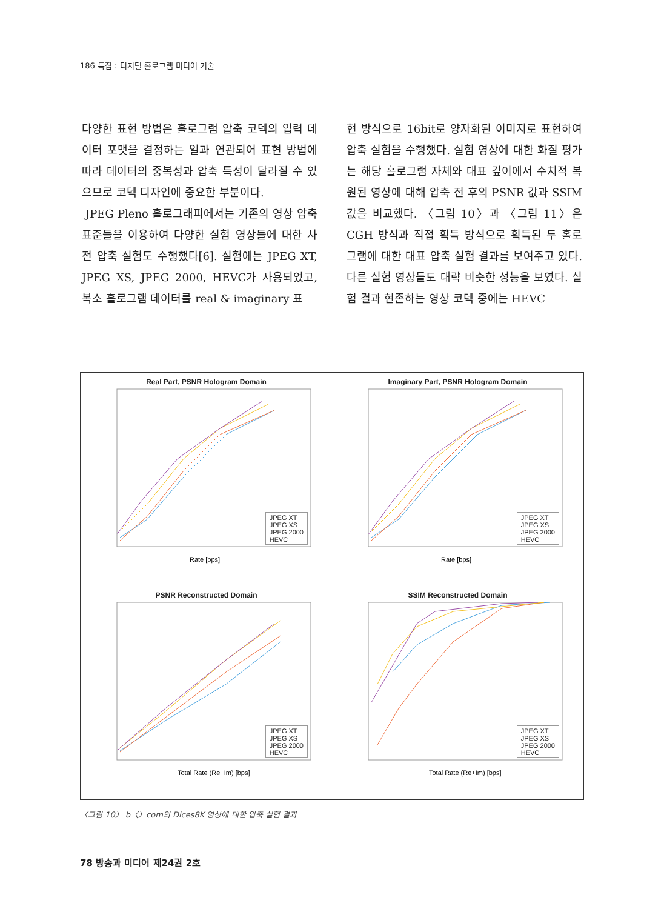186 특집 : 디지털 홀로그램 미디어 기술
다양한 표현 방법은 홀로그램 압축 코덱의 입력 데이터 포맷을 결정하는 일과 연관되어 표현 방법에 따라 데이터의 중복성과 압축 특성이 달라질 수 있으므로 코덱 디자인에 중요한 부분이다.
JPEG Pleno 홀로그래피에서는 기존의 영상 압축 표준들을 이용하여 다양한 실험 영상들에 대한 사전 압축 실험도 수행했다[6]. 실험에는 JPEG XT, JPEG XS, JPEG 2000, HEVC가 사용되었고, 복소 홀로그램 데이터를 real & imaginary 표
현 방식으로 16bit로 양자화된 이미지로 표현하여 압축 실험을 수행했다. 실험 영상에 대한 화질 평가는 해당 홀로그램 자체와 대표 깊이에서 수치적 복원된 영상에 대해 압축 전 후의 PSNR 값과 SSIM 값을 비교했다. 〈그림 10〉과 〈그림 11〉은 CGH 방식과 직접 획득 방식으로 획득된 두 홀로그램에 대한 대표 압축 실험 결과를 보여주고 있다. 다른 실험 영상들도 대략 비슷한 성능을 보였다. 실험 결과 현존하는 영상 코덱 중에는 HEVC
Real Part, PSNR Hologram Domain
Rate [bps]
JPEG XT
JPEG XS
JPEG 2000
HEVC
Imaginary Part, PSNR Hologram Domain
Rate [bps]
JPEG XT
JPEG XS
JPEG 2000
HEVC
PSNR Reconstructed Domain
Total Rate (Re+Im) [bps]
JPEG XT
JPEG XS
JPEG 2000
HEVC
SSIM Reconstructed Domain
Total Rate (Re+Im) [bps]
JPEG XT
JPEG XS
JPEG 2000
HEVC
〈그림 10〉 b〈〉com의 Dices8K 영상에 대한 압축 실험 결과
78 방송과 미디어 제24권 2호